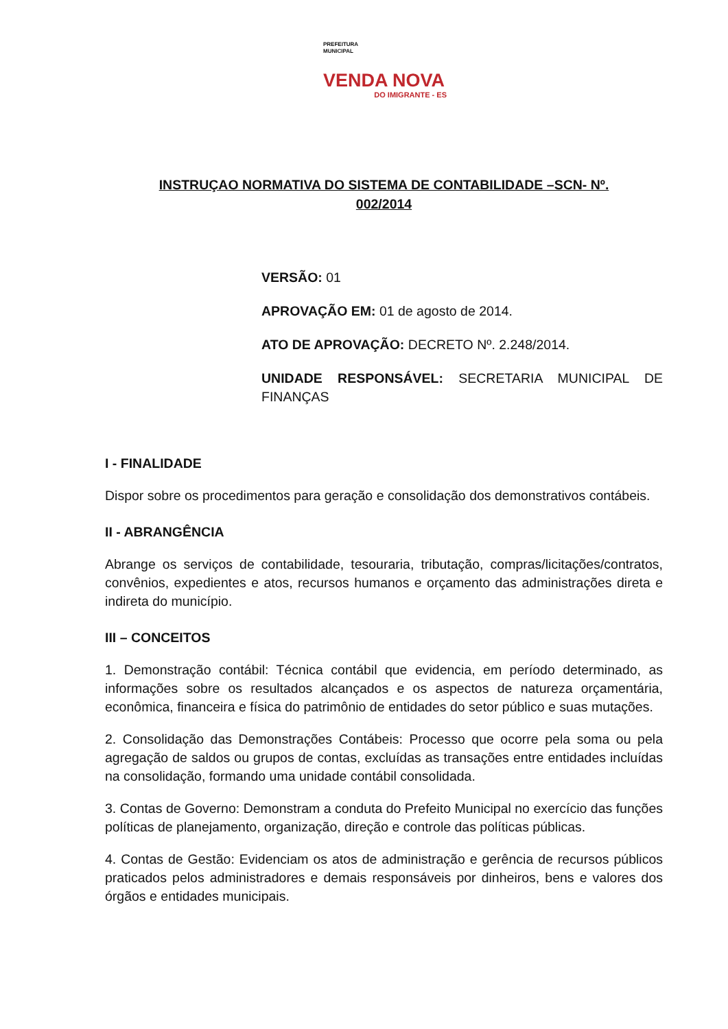PREFEITURA
MUNICIPAL
VENDA NOVA
DO IMIGRANTE - ES
INSTRUÇAO NORMATIVA DO SISTEMA DE CONTABILIDADE –SCN- Nº.
002/2014
VERSÃO: 01
APROVAÇÃO EM: 01 de agosto de 2014.
ATO DE APROVAÇÃO: DECRETO Nº. 2.248/2014.
UNIDADE RESPONSÁVEL: SECRETARIA MUNICIPAL DE FINANÇAS
I - FINALIDADE
Dispor sobre os procedimentos para geração e consolidação dos demonstrativos contábeis.
II - ABRANGÊNCIA
Abrange os serviços de contabilidade, tesouraria, tributação, compras/licitações/contratos, convênios, expedientes e atos, recursos humanos e orçamento das administrações direta e indireta do município.
III – CONCEITOS
1. Demonstração contábil: Técnica contábil que evidencia, em período determinado, as informações sobre os resultados alcançados e os aspectos de natureza orçamentária, econômica, financeira e física do patrimônio de entidades do setor público e suas mutações.
2. Consolidação das Demonstrações Contábeis: Processo que ocorre pela soma ou pela agregação de saldos ou grupos de contas, excluídas as transações entre entidades incluídas na consolidação, formando uma unidade contábil consolidada.
3. Contas de Governo: Demonstram a conduta do Prefeito Municipal no exercício das funções políticas de planejamento, organização, direção e controle das políticas públicas.
4. Contas de Gestão: Evidenciam os atos de administração e gerência de recursos públicos praticados pelos administradores e demais responsáveis por dinheiros, bens e valores dos órgãos e entidades municipais.